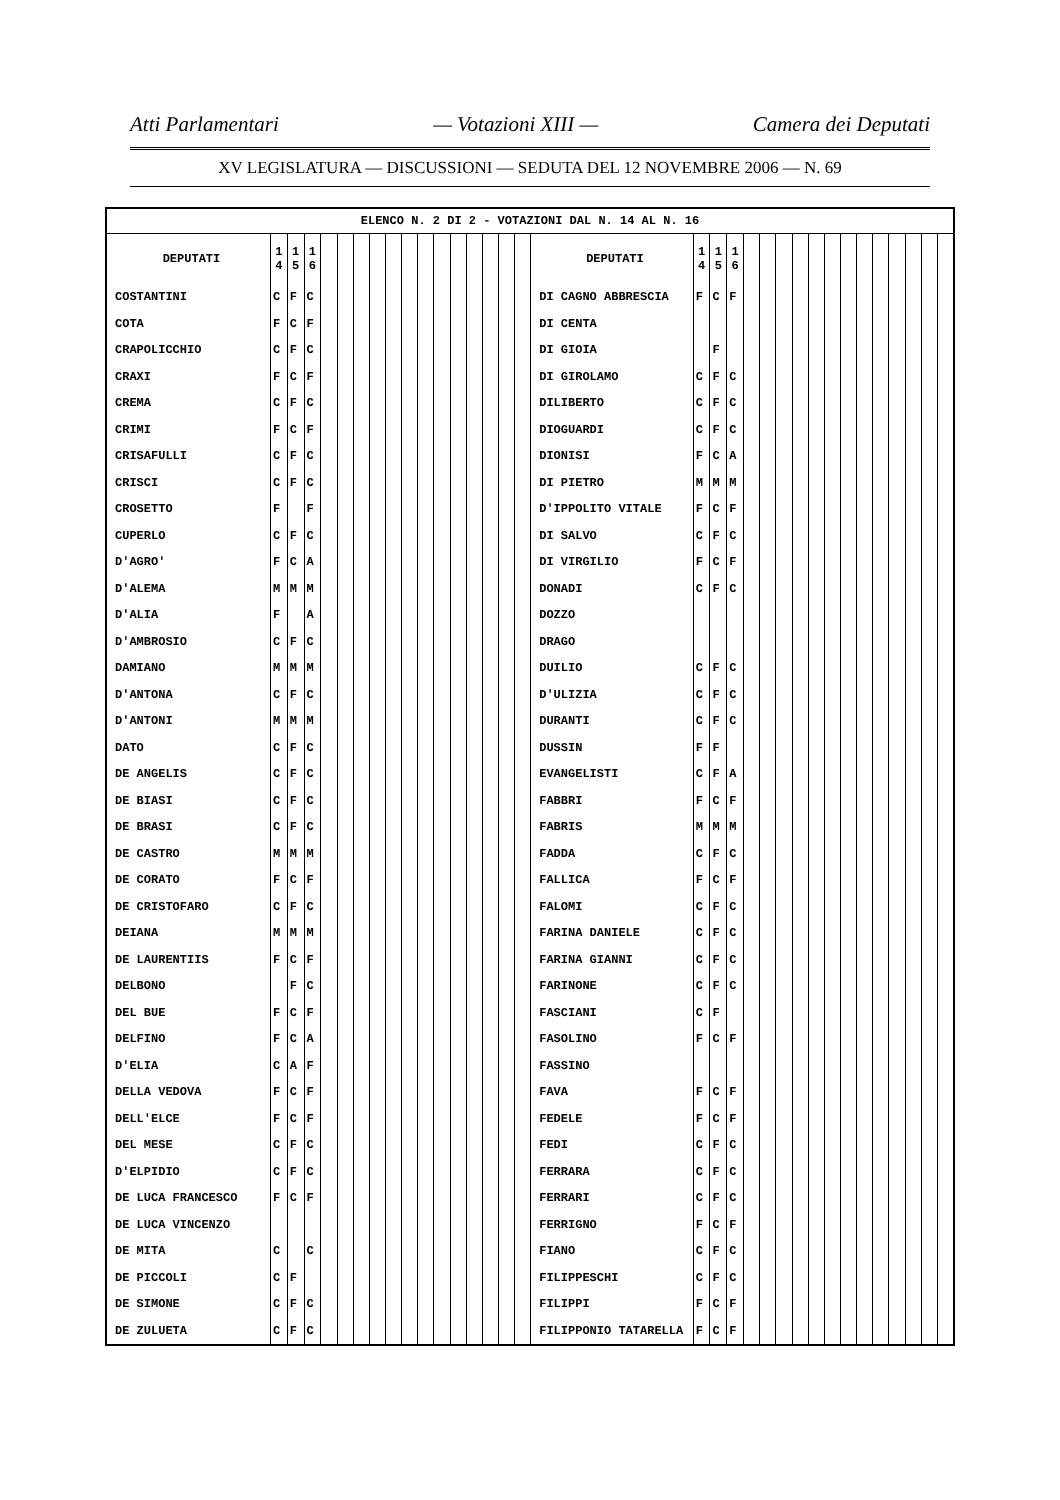Atti Parlamentari — Votazioni XIII — Camera dei Deputati
XV LEGISLATURA — DISCUSSIONI — SEDUTA DEL 12 NOVEMBRE 2006 — N. 69
| ELENCO N. 2 DI 2 - VOTAZIONI DAL N. 14 AL N. 16 | | | | | | | | | | | | | | | | | | | | | | | | | | | | | | | | | |
| DEPUTATI | 1 4 | 1 5 | 1 6 | | | | | | | | | | | | | | DEPUTATI | 1 4 | 1 5 | 1 6 | | | | | | | | | | | | | |
| COSTANTINI | C | F | C | | | | | | | | | | | | | | DI CAGNO ABBRESCIA | F | C | F | | | | | | | | | | | | | |
| COTA | F | C | F | | | | | | | | | | | | | | DI CENTA | | | | | | | | | | | | | | | | |
| CRAPOLICCHIO | C | F | C | | | | | | | | | | | | | | DI GIOIA | | F | | | | | | | | | | | | | | |
| CRAXI | F | C | F | | | | | | | | | | | | | | DI GIROLAMO | C | F | C | | | | | | | | | | | | | |
| CREMA | C | F | C | | | | | | | | | | | | | | DILIBERTO | C | F | C | | | | | | | | | | | | | |
| CRIMI | F | C | F | | | | | | | | | | | | | | DIOGUARDI | C | F | C | | | | | | | | | | | | | |
| CRISAFULLI | C | F | C | | | | | | | | | | | | | | DIONISI | F | C | A | | | | | | | | | | | | | |
| CRISCI | C | F | C | | | | | | | | | | | | | | DI PIETRO | M | M | M | | | | | | | | | | | | | |
| CROSETTO | F | | F | | | | | | | | | | | | | | D'IPPOLITO VITALE | F | C | F | | | | | | | | | | | | | |
| CUPERLO | C | F | C | | | | | | | | | | | | | | DI SALVO | C | F | C | | | | | | | | | | | | | |
| D'AGRO' | F | C | A | | | | | | | | | | | | | | DI VIRGILIO | F | C | F | | | | | | | | | | | | | |
| D'ALEMA | M | M | M | | | | | | | | | | | | | | DONADI | C | F | C | | | | | | | | | | | | | |
| D'ALIA | F | | A | | | | | | | | | | | | | | DOZZO | | | | | | | | | | | | | | | | |
| D'AMBROSIO | C | F | C | | | | | | | | | | | | | | DRAGO | | | | | | | | | | | | | | | | |
| DAMIANO | M | M | M | | | | | | | | | | | | | | DUILIO | C | F | C | | | | | | | | | | | | | |
| D'ANTONA | C | F | C | | | | | | | | | | | | | | D'ULIZIA | C | F | C | | | | | | | | | | | | | |
| D'ANTONI | M | M | M | | | | | | | | | | | | | | DURANTI | C | F | C | | | | | | | | | | | | | |
| DATO | C | F | C | | | | | | | | | | | | | | DUSSIN | F | F | | | | | | | | | | | | | | |
| DE ANGELIS | C | F | C | | | | | | | | | | | | | | EVANGELISTI | C | F | A | | | | | | | | | | | | | |
| DE BIASI | C | F | C | | | | | | | | | | | | | | FABBRI | F | C | F | | | | | | | | | | | | | |
| DE BRASI | C | F | C | | | | | | | | | | | | | | FABRIS | M | M | M | | | | | | | | | | | | | |
| DE CASTRO | M | M | M | | | | | | | | | | | | | | FADDA | C | F | C | | | | | | | | | | | | | |
| DE CORATO | F | C | F | | | | | | | | | | | | | | FALLICA | F | C | F | | | | | | | | | | | | | |
| DE CRISTOFARO | C | F | C | | | | | | | | | | | | | | FALOMI | C | F | C | | | | | | | | | | | | | |
| DEIANA | M | M | M | | | | | | | | | | | | | | FARINA DANIELE | C | F | C | | | | | | | | | | | | | |
| DE LAURENTIIS | F | C | F | | | | | | | | | | | | | | FARINA GIANNI | C | F | C | | | | | | | | | | | | | |
| DELBONO | | F | C | | | | | | | | | | | | | | FARINONE | C | F | C | | | | | | | | | | | | | |
| DEL BUE | F | C | F | | | | | | | | | | | | | | FASCIANI | C | F | | | | | | | | | | | | | | |
| DELFINO | F | C | A | | | | | | | | | | | | | | FASOLINO | F | C | F | | | | | | | | | | | | | |
| D'ELIA | C | A | F | | | | | | | | | | | | | | FASSINO | | | | | | | | | | | | | | | | |
| DELLA VEDOVA | F | C | F | | | | | | | | | | | | | | FAVA | F | C | F | | | | | | | | | | | | | |
| DELL'ELCE | F | C | F | | | | | | | | | | | | | | FEDELE | F | C | F | | | | | | | | | | | | | |
| DEL MESE | C | F | C | | | | | | | | | | | | | | FEDI | C | F | C | | | | | | | | | | | | | |
| D'ELPIDIO | C | F | C | | | | | | | | | | | | | | FERRARA | C | F | C | | | | | | | | | | | | | |
| DE LUCA FRANCESCO | F | C | F | | | | | | | | | | | | | | FERRARI | C | F | C | | | | | | | | | | | | | |
| DE LUCA VINCENZO | | | | | | | | | | | | | | | | | FERRIGNO | F | C | F | | | | | | | | | | | | | |
| DE MITA | C | | C | | | | | | | | | | | | | | FIANO | C | F | C | | | | | | | | | | | | | |
| DE PICCOLI | C | F | | | | | | | | | | | | | | | FILIPPESCHI | C | F | C | | | | | | | | | | | | | |
| DE SIMONE | C | F | C | | | | | | | | | | | | | | FILIPPI | F | C | F | | | | | | | | | | | | | |
| DE ZULUETA | C | F | C | | | | | | | | | | | | | | FILIPPONIO TATARELLA | F | C | F | | | | | | | | | | | | | |